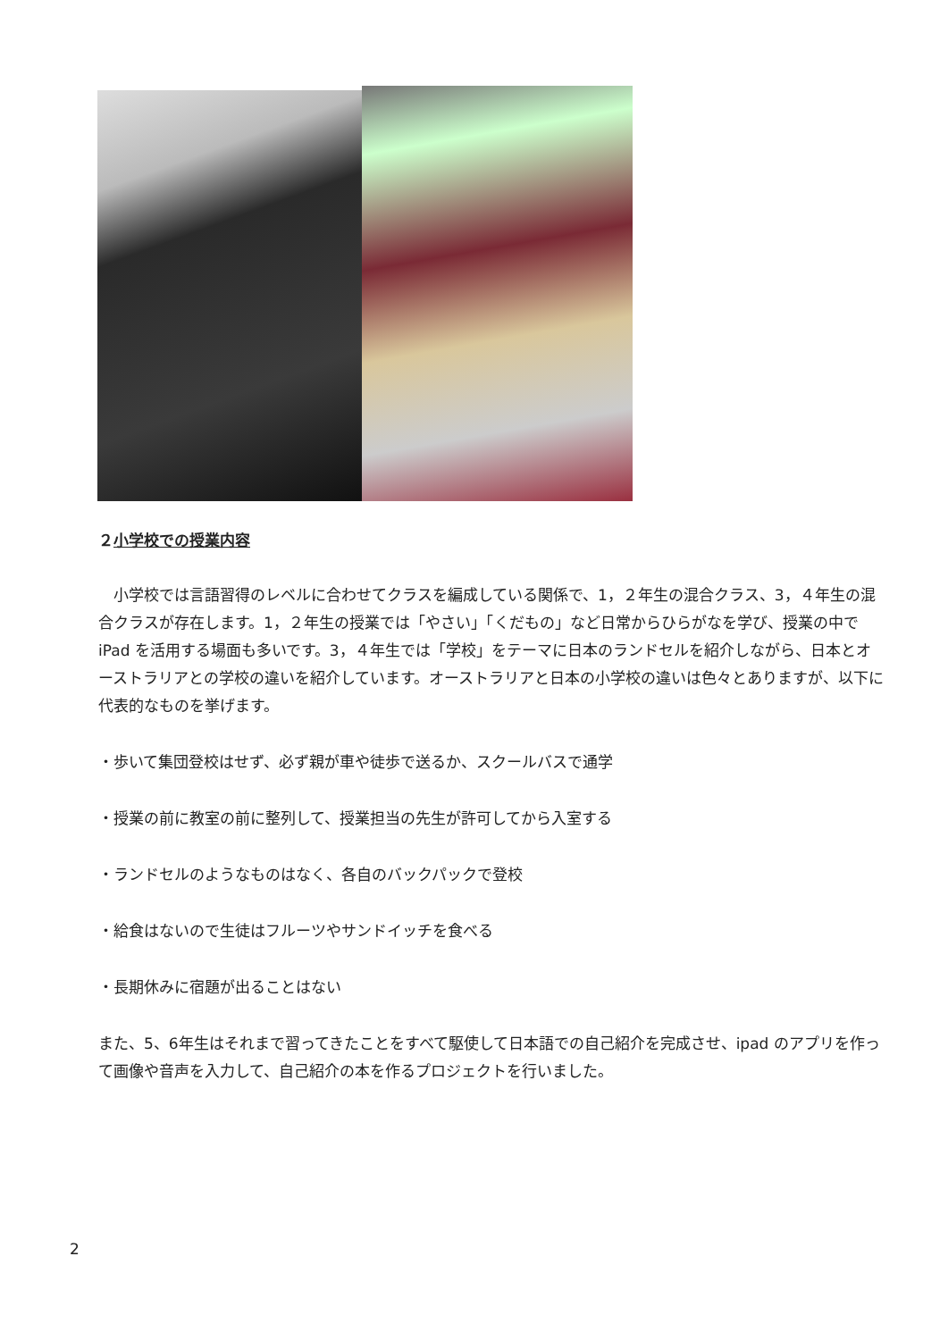２小学校での授業内容
　小学校では言語習得のレベルに合わせてクラスを編成している関係で、1，２年生の混合クラス、3，４年生の混合クラスが存在します。1，２年生の授業では「やさい」「くだもの」など日常からひらがなを学び、授業の中で iPad を活用する場面も多いです。3，４年生では「学校」をテーマに日本のランドセルを紹介しながら、日本とオーストラリアとの学校の違いを紹介しています。オーストラリアと日本の小学校の違いは色々とありますが、以下に代表的なものを挙げます。
・歩いて集団登校はせず、必ず親が車や徒歩で送るか、スクールバスで通学
・授業の前に教室の前に整列して、授業担当の先生が許可してから入室する
・ランドセルのようなものはなく、各自のバックパックで登校
・給食はないので生徒はフルーツやサンドイッチを食べる
・長期休みに宿題が出ることはない
また、5、6年生はそれまで習ってきたことをすべて駆使して日本語での自己紹介を完成させ、ipad のアプリを作って画像や音声を入力して、自己紹介の本を作るプロジェクトを行いました。
2